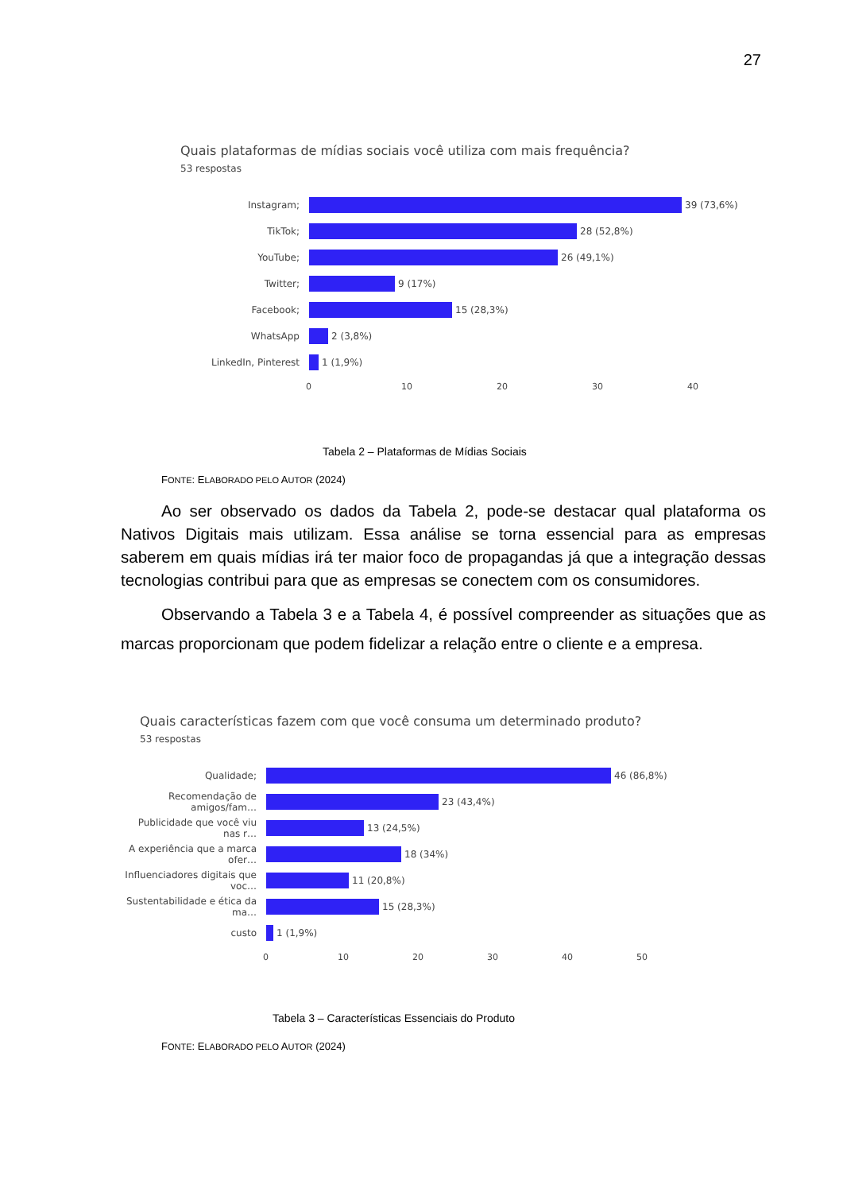27
Quais plataformas de mídias sociais você utiliza com mais frequência?
53 respostas
Instagram;
39 (73,6%)
TikTok;
28 (52,8%)
YouTube;
26 (49,1%)
Twitter;
9 (17%)
Facebook;
15 (28,3%)
WhatsApp
2 (3,8%)
LinkedIn, Pinterest
1 (1,9%)
0 10 20 30 40
Tabela 2 – Plataformas de Mídias Sociais
FONTE: ELABORADO PELO AUTOR (2024)
Ao ser observado os dados da Tabela 2, pode-se destacar qual plataforma os Nativos Digitais mais utilizam. Essa análise se torna essencial para as empresas saberem em quais mídias irá ter maior foco de propagandas já que a integração dessas tecnologias contribui para que as empresas se conectem com os consumidores.
Observando a Tabela 3 e a Tabela 4, é possível compreender as situações que as marcas proporcionam que podem fidelizar a relação entre o cliente e a empresa.
Quais características fazem com que você consuma um determinado produto?
53 respostas
Qualidade;
46 (86,8%)
Recomendação de amigos/fam…
23 (43,4%)
Publicidade que você viu nas r…
13 (24,5%)
A experiência que a marca ofer…
18 (34%)
Influenciadores digitais que voc…
11 (20,8%)
Sustentabilidade e ética da ma…
15 (28,3%)
custo
1 (1,9%)
0 10 20 30 40 50
Tabela 3 – Características Essenciais do Produto
FONTE: ELABORADO PELO AUTOR (2024)